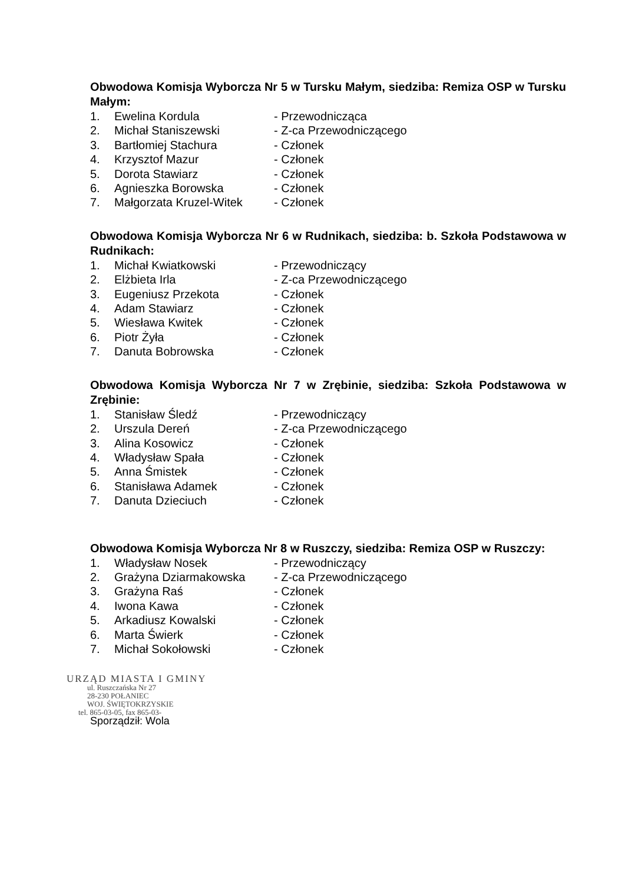Obwodowa Komisja Wyborcza Nr 5 w Tursku Małym, siedziba: Remiza OSP w Tursku Małym:
| 1. | Ewelina Kordula | - Przewodnicząca |
| 2. | Michał Staniszewski | - Z-ca Przewodniczącego |
| 3. | Bartłomiej Stachura | - Członek |
| 4. | Krzysztof Mazur | - Członek |
| 5. | Dorota Stawiarz | - Członek |
| 6. | Agnieszka Borowska | - Członek |
| 7. | Małgorzata Kruzel-Witek | - Członek |
Obwodowa Komisja Wyborcza Nr 6 w Rudnikach, siedziba: b. Szkoła Podstawowa w Rudnikach:
| 1. | Michał Kwiatkowski | - Przewodniczący |
| 2. | Elżbieta Irla | - Z-ca Przewodniczącego |
| 3. | Eugeniusz Przekota | - Członek |
| 4. | Adam Stawiarz | - Członek |
| 5. | Wiesława Kwitek | - Członek |
| 6. | Piotr Żyła | - Członek |
| 7. | Danuta Bobrowska | - Członek |
Obwodowa Komisja Wyborcza Nr 7 w Zrębinie, siedziba: Szkoła Podstawowa w Zrębinie:
| 1. | Stanisław Śledź | - Przewodniczący |
| 2. | Urszula Dereń | - Z-ca Przewodniczącego |
| 3. | Alina Kosowicz | - Członek |
| 4. | Władysław Spała | - Członek |
| 5. | Anna Śmistek | - Członek |
| 6. | Stanisława Adamek | - Członek |
| 7. | Danuta Dzieciuch | - Członek |
Obwodowa Komisja Wyborcza Nr 8 w Ruszczy, siedziba: Remiza OSP w Ruszczy:
| 1. | Władysław Nosek | - Przewodniczący |
| 2. | Grażyna Dziarmakowska | - Z-ca Przewodniczącego |
| 3. | Grażyna Raś | - Członek |
| 4. | Iwona Kawa | - Członek |
| 5. | Arkadiusz Kowalski | - Członek |
| 6. | Marta Świerk | - Członek |
| 7. | Michał Sokołowski | - Członek |
URZĄD MIASTA I GMINY
ul. Ruszczańska Nr 27
28-230 POŁANIEC
WOJ. ŚWIĘTOKRZYSKIE
tel. 865-03-05, fax 865-03-
Sporządził: Wola